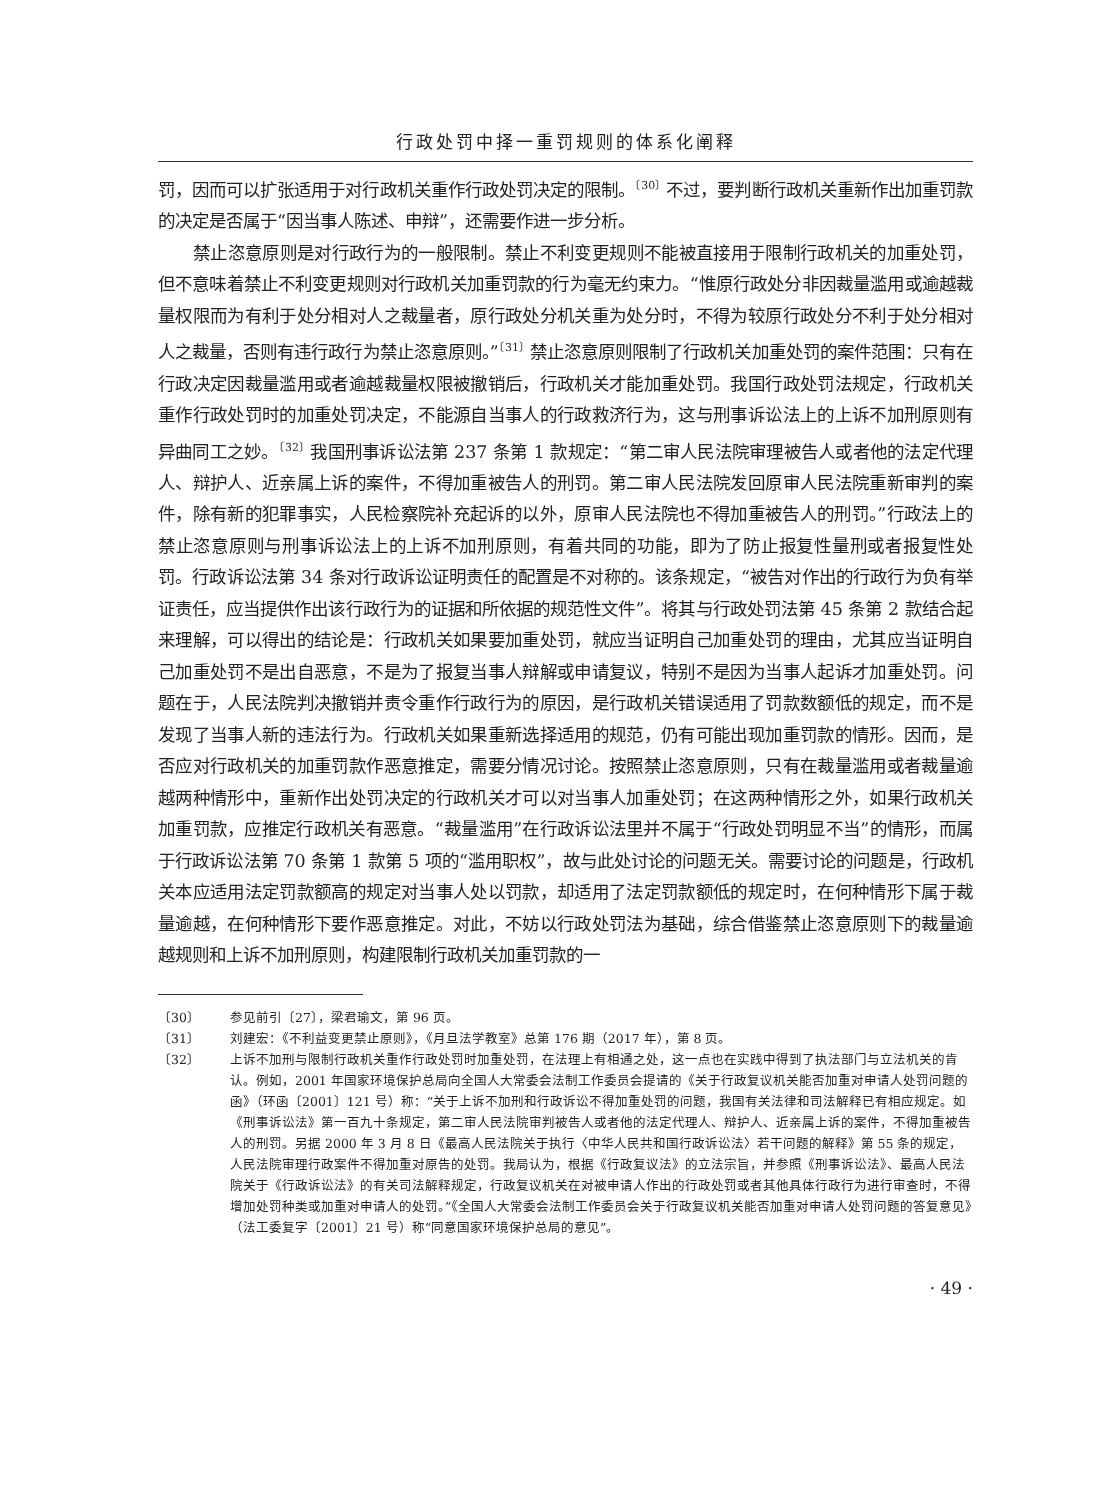行政处罚中择一重罚规则的体系化阐释
罚，因而可以扩张适用于对行政机关重作行政处罚决定的限制。<sup>〔30〕</sup>不过，要判断行政机关重新作出加重罚款的决定是否属于“因当事人陈述、申辩”，还需要作进一步分析。
禁止恣意原则是对行政行为的一般限制。禁止不利变更规则不能被直接用于限制行政机关的加重处罚，但不意味着禁止不利变更规则对行政机关加重罚款的行为毫无约束力。“惟原行政处分非因裁量滥用或逾越裁量权限而为有利于处分相对人之裁量者，原行政处分机关重为处分时，不得为较原行政处分不利于处分相对人之裁量，否则有违行政行为禁止恣意原则。”<sup>〔31〕</sup>禁止恣意原则限制了行政机关加重处罚的案件范围：只有在行政决定因裁量滥用或者逾越裁量权限被撤销后，行政机关才能加重处罚。我国行政处罚法规定，行政机关重作行政处罚时的加重处罚决定，不能源自当事人的行政救济行为，这与刑事诉讼法上的上诉不加刑原则有异曲同工之妙。<sup>〔32〕</sup>我国刑事诉讼法第 237 条第 1 款规定：“第二审人民法院审理被告人或者他的法定代理人、辩护人、近亲属上诉的案件，不得加重被告人的刑罚。第二审人民法院发回原审人民法院重新审判的案件，除有新的犯罪事实，人民检察院补充起诉的以外，原审人民法院也不得加重被告人的刑罚。”行政法上的禁止恣意原则与刑事诉讼法上的上诉不加刑原则，有着共同的功能，即为了防止报复性量刑或者报复性处罚。行政诉讼法第 34 条对行政诉讼证明责任的配置是不对称的。该条规定，“被告对作出的行政行为负有举证责任，应当提供作出该行政行为的证据和所依据的规范性文件”。将其与行政处罚法第 45 条第 2 款结合起来理解，可以得出的结论是：行政机关如果要加重处罚，就应当证明自己加重处罚的理由，尤其应当证明自己加重处罚不是出自恶意，不是为了报复当事人辩解或申请复议，特别不是因为当事人起诉才加重处罚。问题在于，人民法院判决撤销并责令重作行政行为的原因，是行政机关错误适用了罚款数额低的规定，而不是发现了当事人新的违法行为。行政机关如果重新选择适用的规范，仍有可能出现加重罚款的情形。因而，是否应对行政机关的加重罚款作恶意推定，需要分情况讨论。按照禁止恣意原则，只有在裁量滥用或者裁量逾越两种情形中，重新作出处罚决定的行政机关才可以对当事人加重处罚；在这两种情形之外，如果行政机关加重罚款，应推定行政机关有恶意。“裁量滥用”在行政诉讼法里并不属于“行政处罚明显不当”的情形，而属于行政诉讼法第 70 条第 1 款第 5 项的“滥用职权”，故与此处讨论的问题无关。需要讨论的问题是，行政机关本应适用法定罚款额高的规定对当事人处以罚款，却适用了法定罚款额低的规定时，在何种情形下属于裁量逾越，在何种情形下要作恶意推定。对此，不妨以行政处罚法为基础，综合借鉴禁止恣意原则下的裁量逾越规则和上诉不加刑原则，构建限制行政机关加重罚款的一
〔30〕 参见前引〔27〕，梁君瑜文，第 96 页。
〔31〕 刘建宏：《不利益变更禁止原则》，《月旦法学教室》总第 176 期（2017 年），第 8 页。
〔32〕 上诉不加刑与限制行政机关重作行政处罚时加重处罚，在法理上有相通之处，这一点也在实践中得到了执法部门与立法机关的肯认。例如，2001 年国家环境保护总局向全国人大常委会法制工作委员会提请的《关于行政复议机关能否加重对申请人处罚问题的函》（环函〔2001〕121 号）称：“关于上诉不加刑和行政诉讼不得加重处罚的问题，我国有关法律和司法解释已有相应规定。如《刑事诉讼法》第一百九十条规定，第二审人民法院审判被告人或者他的法定代理人、辩护人、近亲属上诉的案件，不得加重被告人的刑罚。另据 2000 年 3 月 8 日《最高人民法院关于执行〈中华人民共和国行政诉讼法〉若干问题的解释》第 55 条的规定，人民法院审理行政案件不得加重对原告的处罚。我局认为，根据《行政复议法》的立法宗旨，并参照《刑事诉讼法》、最高人民法院关于《行政诉讼法》的有关司法解释规定，行政复议机关在对被申请人作出的行政处罚或者其他具体行政行为进行审查时，不得增加处罚种类或加重对申请人的处罚。”《全国人大常委会法制工作委员会关于行政复议机关能否加重对申请人处罚问题的答复意见》（法工委复字〔2001〕21 号）称“同意国家环境保护总局的意见”。
· 49 ·